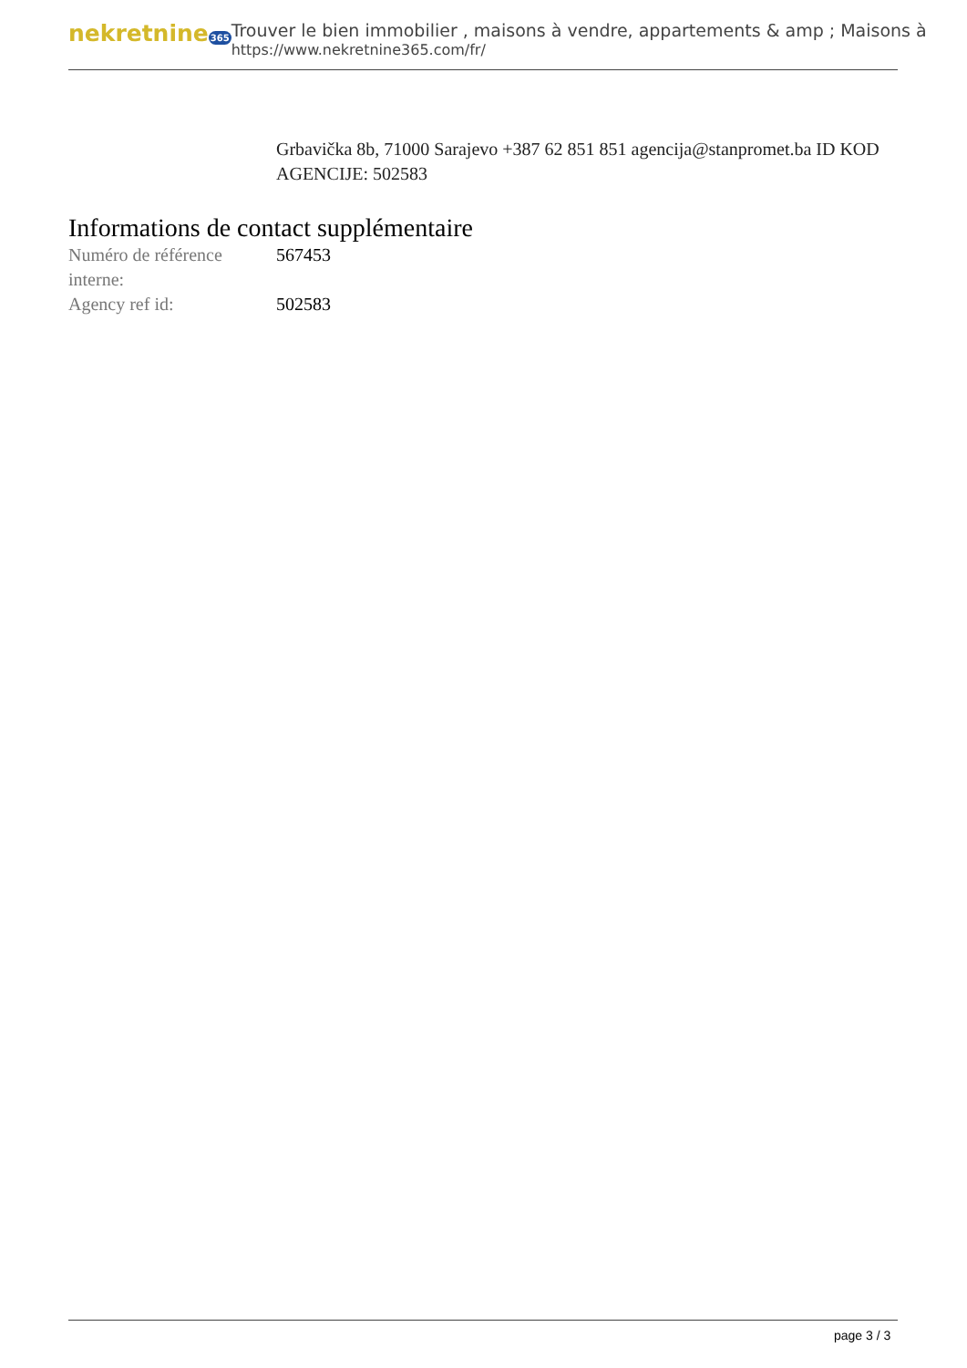nekretnine365
Trouver le bien immobilier , maisons à vendre, appartements & amp ; Maisons à
https://www.nekretnine365.com/fr/
Grbavička 8b, 71000 Sarajevo +387 62 851 851 agencija@stanpromet.ba ID KOD AGENCIJE: 502583
Informations de contact supplémentaire
| Numéro de référence interne: | 567453 |
| Agency ref id: | 502583 |
page 3 / 3